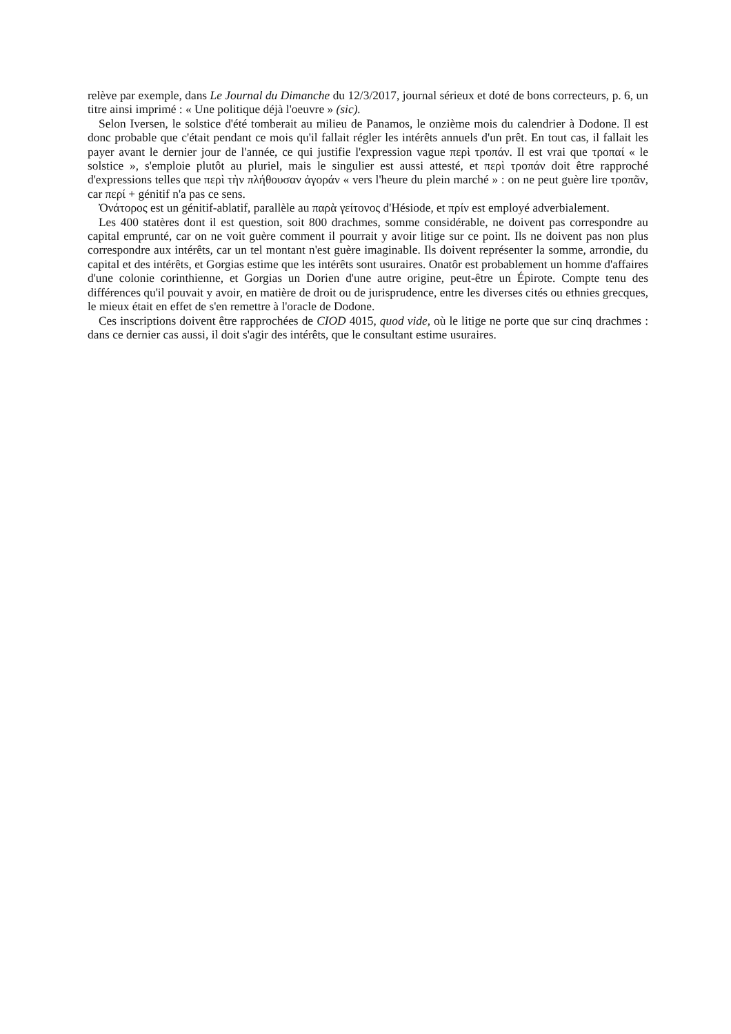relève par exemple, dans Le Journal du Dimanche du 12/3/2017, journal sérieux et doté de bons correcteurs, p. 6, un titre ainsi imprimé : « Une politique déjà l'oeuvre » (sic).
Selon Iversen, le solstice d'été tomberait au milieu de Panamos, le onzième mois du calendrier à Dodone. Il est donc probable que c'était pendant ce mois qu'il fallait régler les intérêts annuels d'un prêt. En tout cas, il fallait les payer avant le dernier jour de l'année, ce qui justifie l'expression vague περὶ τροπάν. Il est vrai que τροπαί « le solstice », s'emploie plutôt au pluriel, mais le singulier est aussi attesté, et περὶ τροπάν doit être rapproché d'expressions telles que περὶ τὴν πλήθουσαν ἀγοράν « vers l'heure du plein marché » : on ne peut guère lire τροπᾶν, car περί + génitif n'a pas ce sens.
Ὀνάτορος est un génitif-ablatif, parallèle au παρὰ γείτονος d'Hésiode, et πρίν est employé adverbialement.
Les 400 statères dont il est question, soit 800 drachmes, somme considérable, ne doivent pas correspondre au capital emprunté, car on ne voit guère comment il pourrait y avoir litige sur ce point. Ils ne doivent pas non plus correspondre aux intérêts, car un tel montant n'est guère imaginable. Ils doivent représenter la somme, arrondie, du capital et des intérêts, et Gorgias estime que les intérêts sont usuraires. Onatôr est probablement un homme d'affaires d'une colonie corinthienne, et Gorgias un Dorien d'une autre origine, peut-être un Épirote. Compte tenu des différences qu'il pouvait y avoir, en matière de droit ou de jurisprudence, entre les diverses cités ou ethnies grecques, le mieux était en effet de s'en remettre à l'oracle de Dodone.
Ces inscriptions doivent être rapprochées de CIOD 4015, quod vide, où le litige ne porte que sur cinq drachmes : dans ce dernier cas aussi, il doit s'agir des intérêts, que le consultant estime usuraires.